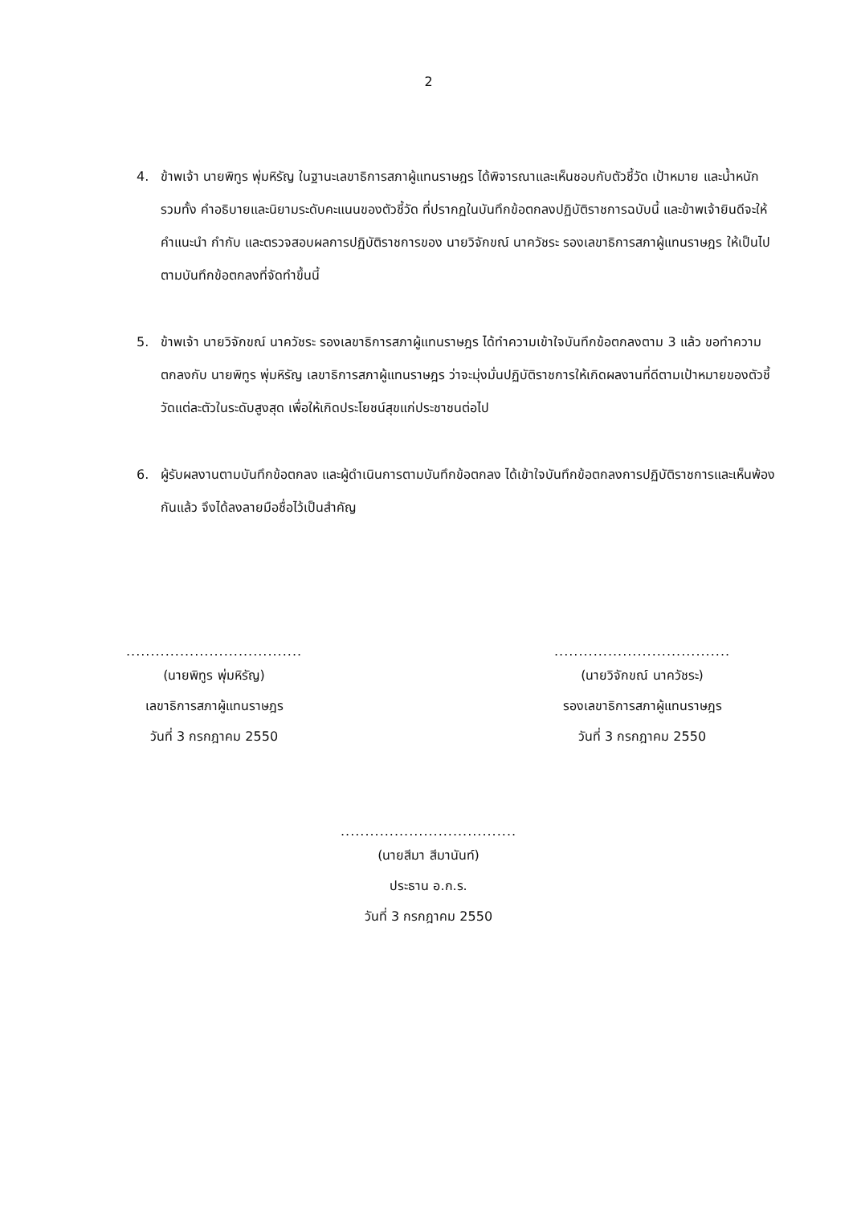2
4. ข้าพเจ้า นายพิทูร พุ่มหิรัญ ในฐานะเลขาธิการสภาผู้แทนราษฎร ได้พิจารณาและเห็นชอบกับตัวชี้วัด เป้าหมาย และน้ำหนัก รวมทั้ง คำอธิบายและนิยามระดับคะแนนของตัวชี้วัด ที่ปรากฏในบันทึกข้อตกลงปฏิบัติราชการฉบับนี้ และข้าพเจ้ายินดีจะให้คำแนะนำ กำกับ และตรวจสอบผลการปฏิบัติราชการของ นายวิจักขณ์ นาควัชระ รองเลขาธิการสภาผู้แทนราษฎร ให้เป็นไปตามบันทึกข้อตกลงที่จัดทำขึ้นนี้
5. ข้าพเจ้า นายวิจักขณ์ นาควัชระ รองเลขาธิการสภาผู้แทนราษฎร ได้ทำความเข้าใจบันทึกข้อตกลงตาม 3 แล้ว ขอทำความตกลงกับ นายพิทูร พุ่มหิรัญ เลขาธิการสภาผู้แทนราษฎร ว่าจะมุ่งมั่นปฏิบัติราชการให้เกิดผลงานที่ดีตามเป้าหมายของตัวชี้วัดแต่ละตัวในระดับสูงสุด เพื่อให้เกิดประโยชน์สุขแก่ประชาชนต่อไป
6. ผู้รับผลงานตามบันทึกข้อตกลง และผู้ดำเนินการตามบันทึกข้อตกลง ได้เข้าใจบันทึกข้อตกลงการปฏิบัติราชการและเห็นพ้องกันแล้ว จึงได้ลงลายมือชื่อไว้เป็นสำคัญ
....................................
(นายพิทูร พุ่มหิรัญ)
เลขาธิการสภาผู้แทนราษฎร
วันที่ 3 กรกฎาคม 2550
....................................
(นายวิจักขณ์ นาควัชระ)
รองเลขาธิการสภาผู้แทนราษฎร
วันที่ 3 กรกฎาคม 2550
....................................
(นายสีมา สีมานันท์)
ประธาน อ.ก.ร.
วันที่ 3 กรกฎาคม 2550